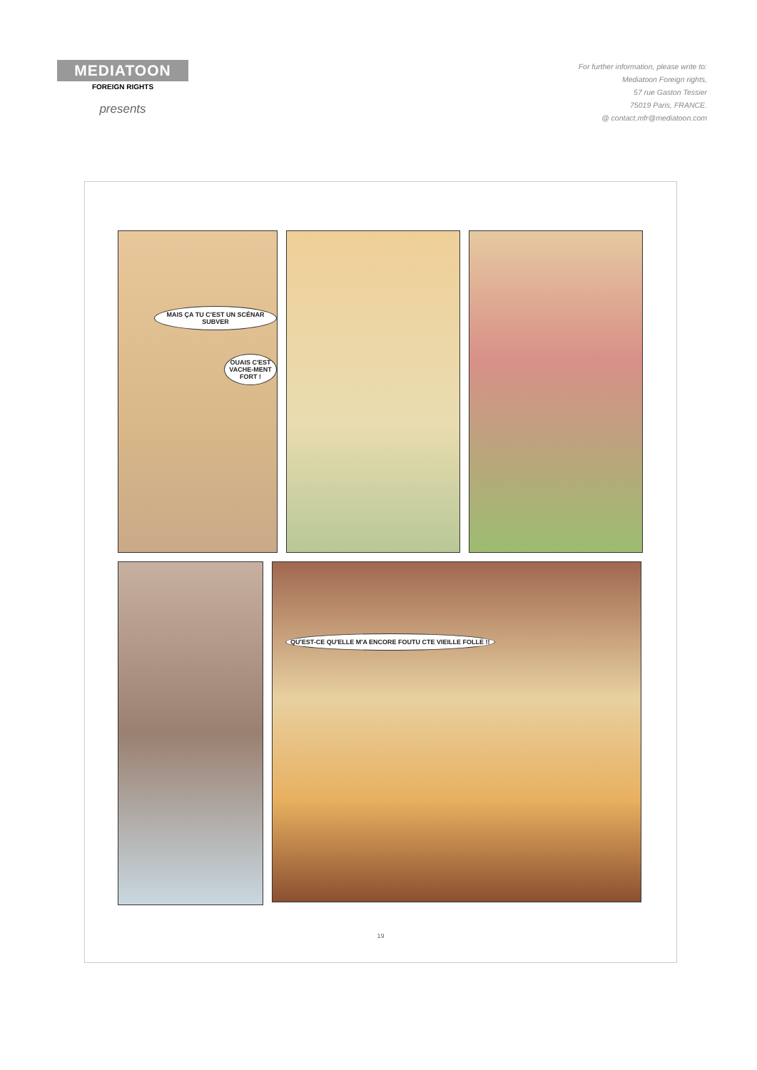MEDIATOON
FOREIGN RIGHTS
presents
For further information, please write to:
Mediatoon Foreign rights,
57 rue Gaston Tessier
75019 Paris, FRANCE.
@ contact.mfr@mediatoon.com
MAIS ÇA TU C'EST UN SCÉNAR SUBVER
OUAIS C'EST VACHE-MENT FORT !
QU'EST-CE QU'ELLE M'A ENCORE FOUTU CTE VIEILLE FOLLE !!
19